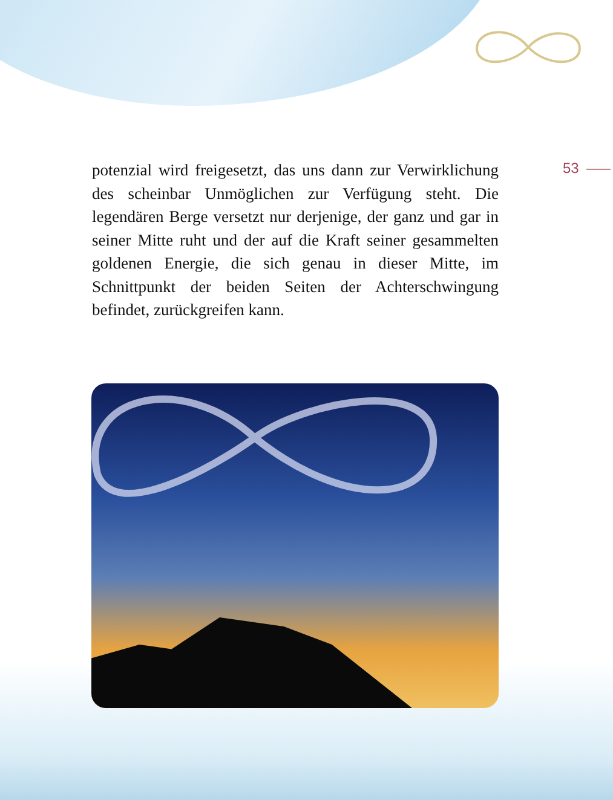potenzial wird freigesetzt, das uns dann zur Verwirkli­chung des scheinbar Unmöglichen zur Verfügung steht. Die legendären Berge versetzt nur derjenige, der ganz und gar in seiner Mitte ruht und der auf die Kraft seiner gesammelten goldenen Energie, die sich genau in dieser Mitte, im Schnittpunkt der beiden Seiten der Achter­schwingung befindet, zurückgreifen kann.
53